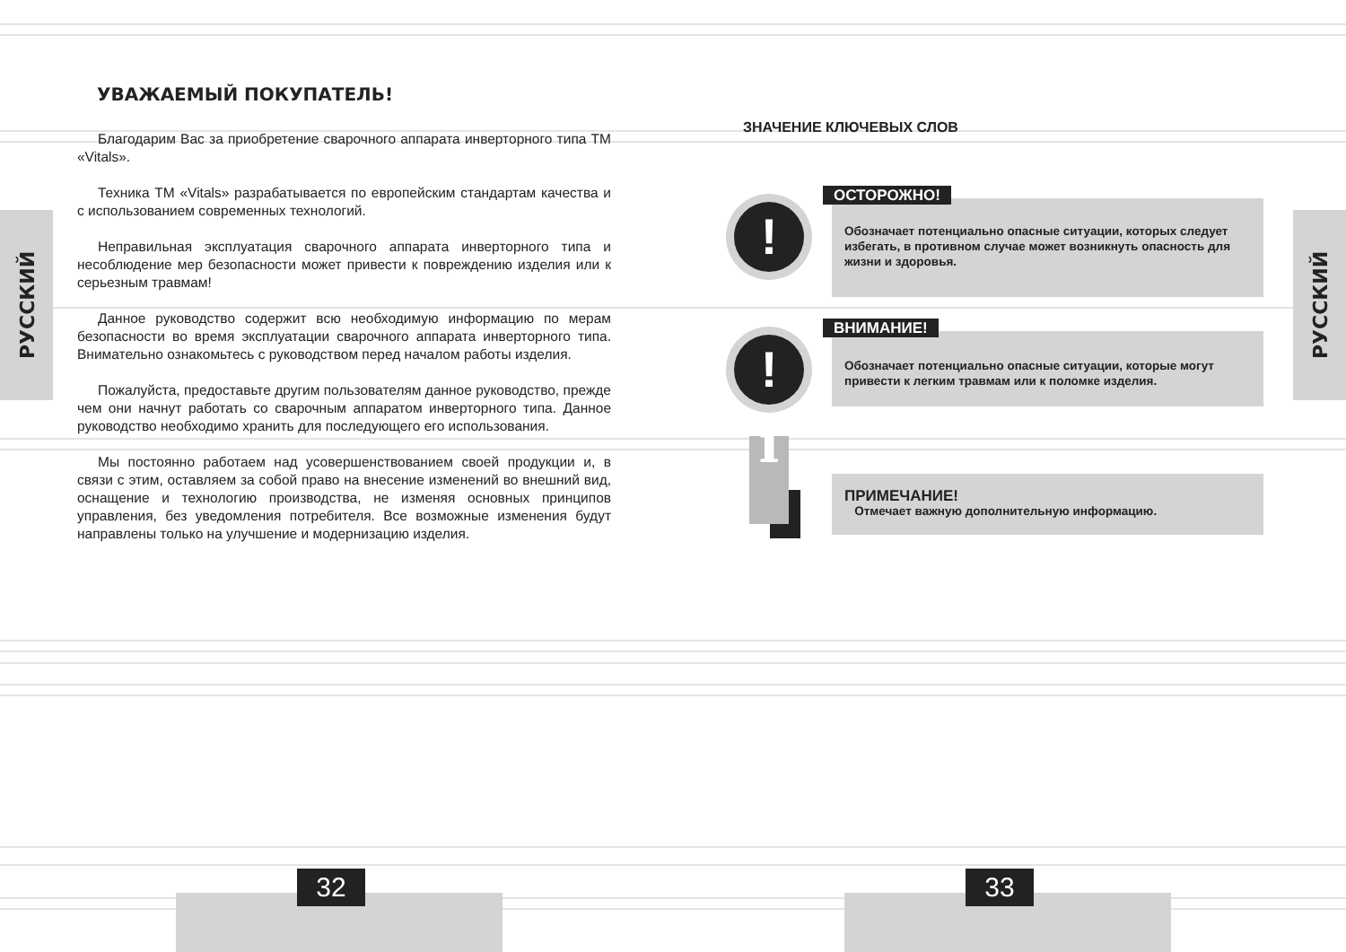РУССКИЙ
РУССКИЙ
УВАЖАЕМЫЙ ПОКУПАТЕЛЬ!
Благодарим Вас за приобретение сварочного аппарата инверторного типа ТМ «Vitals».
Техника ТМ «Vitals» разрабатывается по европейским стандартам качества и с использованием современных технологий.
Неправильная эксплуатация сварочного аппарата инверторного типа и несоблюдение мер безопасности может привести к повреждению изделия или к серьезным травмам!
Данное руководство содержит всю необходимую информацию по мерам безопасности во время эксплуатации сварочного аппарата инверторного типа. Внимательно ознакомьтесь с руководством перед началом работы изделия.
Пожалуйста, предоставьте другим пользователям данное руководство, прежде чем они начнут работать со сварочным аппаратом инверторного типа. Данное руководство необходимо хранить для последующего его использования.
Мы постоянно работаем над усовершенствованием своей продукции и, в связи с этим, оставляем за собой право на внесение изменений во внешний вид, оснащение и технологию производства, не изменяя основных принципов управления, без уведомления потребителя. Все возможные изменения будут направлены только на улучшение и модернизацию изделия.
ЗНАЧЕНИЕ КЛЮЧЕВЫХ СЛОВ
! ОСТОРОЖНО!
Обозначает потенциально опасные ситуации, которых следует избегать, в противном случае может возникнуть опасность для жизни и здоровья.
! ВНИМАНИЕ!
Обозначает потенциально опасные ситуации, которые могут привести к легким травмам или к поломке изделия.
i
ПРИМЕЧАНИЕ!
Отмечает важную дополнительную информацию.
32 33